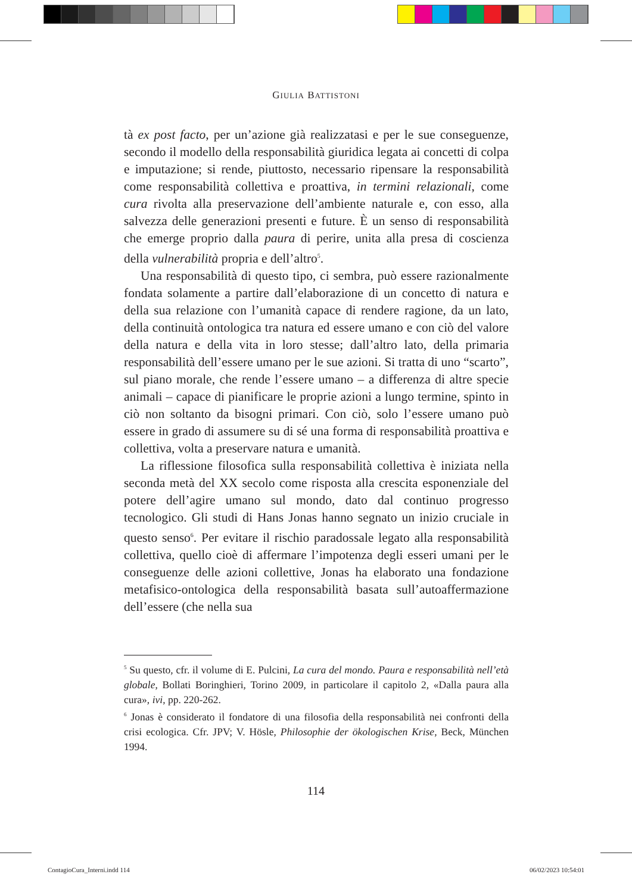GIULIA BATTISTONI
tà ex post facto, per un’azione già realizzatasi e per le sue conseguenze, secondo il modello della responsabilità giuridica legata ai concetti di colpa e imputazione; si rende, piuttosto, necessario ripensare la responsabilità come responsabilità collettiva e proattiva, in termini relazionali, come cura rivolta alla preservazione dell’ambiente naturale e, con esso, alla salvezza delle generazioni presenti e future. È un senso di responsabilità che emerge proprio dalla paura di perire, unita alla presa di coscienza della vulnerabilità propria e dell’altro<sup>5</sup>.
Una responsabilità di questo tipo, ci sembra, può essere razionalmente fondata solamente a partire dall’elaborazione di un concetto di natura e della sua relazione con l’umanità capace di rendere ragione, da un lato, della continuità ontologica tra natura ed essere umano e con ciò del valore della natura e della vita in loro stesse; dall’altro lato, della primaria responsabilità dell’essere umano per le sue azioni. Si tratta di uno “scarto”, sul piano morale, che rende l’essere umano – a differenza di altre specie animali – capace di pianificare le proprie azioni a lungo termine, spinto in ciò non soltanto da bisogni primari. Con ciò, solo l’essere umano può essere in grado di assumere su di sé una forma di responsabilità proattiva e collettiva, volta a preservare natura e umanità.
La riflessione filosofica sulla responsabilità collettiva è iniziata nella seconda metà del XX secolo come risposta alla crescita esponenziale del potere dell’agire umano sul mondo, dato dal continuo progresso tecnologico. Gli studi di Hans Jonas hanno segnato un inizio cruciale in questo senso<sup>6</sup>. Per evitare il rischio paradossale legato alla responsabilità collettiva, quello cioè di affermare l’impotenza degli esseri umani per le conseguenze delle azioni collettive, Jonas ha elaborato una fondazione metafisico-ontologica della responsabilità basata sull’autoaffermazione dell’essere (che nella sua
<sup>5</sup> Su questo, cfr. il volume di E. Pulcini, La cura del mondo. Paura e responsabilità nell’età globale, Bollati Boringhieri, Torino 2009, in particolare il capitolo 2, «Dalla paura alla cura», ivi, pp. 220-262.
<sup>6</sup> Jonas è considerato il fondatore di una filosofia della responsabilità nei confronti della crisi ecologica. Cfr. JPV; V. Hösle, Philosophie der ökologischen Krise, Beck, München 1994.
114
ContagioCura_Interni.indd 114 06/02/2023 10:54:01